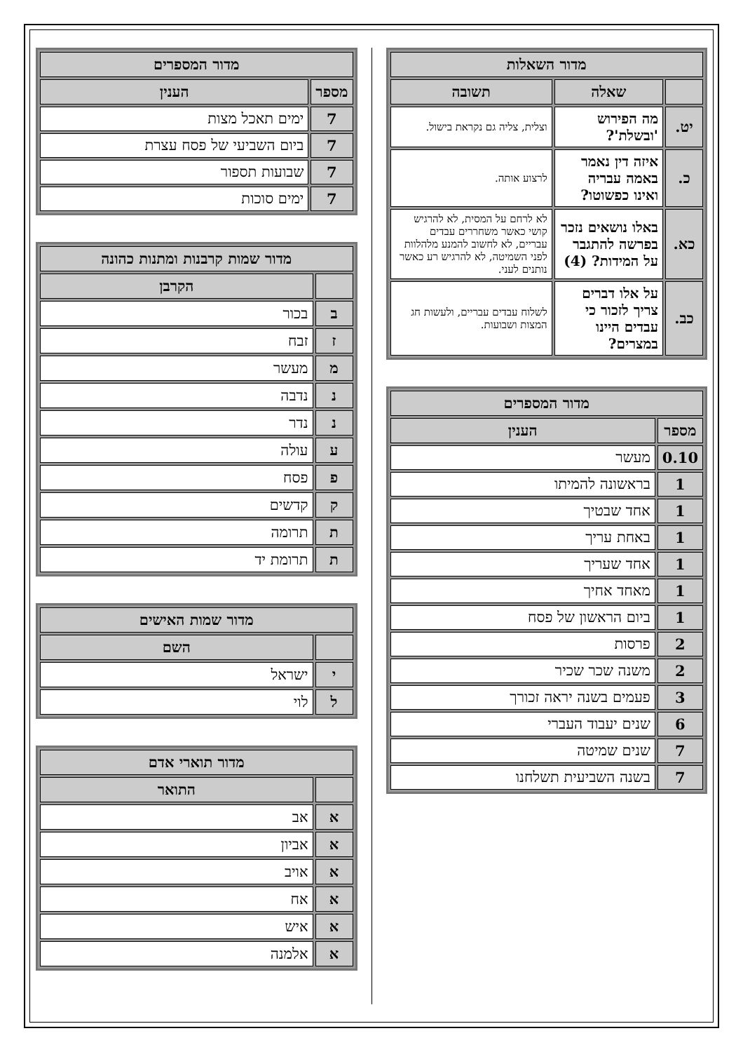| מדור השאלות | | |
| --- | --- | --- |
| | שאלה | תשובה |
| יט. | מה הפירוש 'ובשלת'? | וצלית, צליה גם נקראת בישול. |
| כ. | איזה דין נאמר באמה עבריה ואינו כפשוטו? | לרצוע אותה. |
| כא. | באלו נושאים נזכר בפרשה להתגבר על המידות? (4) | לא לרחם על המסית, לא להרגיש קושי כאשר משחררים עבדים עבריים, לא לחשוב להמנע מלהלוות לפני השמיטה, לא להרגיש רע כאשר נותנים לעני. |
| כב. | על אלו דברים צריך לזכור כי עבדים היינו במצרים? | לשלוח עבדים עבריים, ולעשות חג המצות ושבועות. |
| מדור המספרים | |
| --- | --- |
| מספר | הענין |
| 0.10 | מעשר |
| 1 | בראשונה להמיתו |
| 1 | אחד שבטיך |
| 1 | באחת עריך |
| 1 | אחד שעריך |
| 1 | מאחד אחיך |
| 1 | ביום הראשון של פסח |
| 2 | פרסות |
| 2 | משנה שכר שכיר |
| 3 | פעמים בשנה יראה זכורך |
| 6 | שנים יעבוד העברי |
| 7 | שנים שמיטה |
| 7 | בשנה השביעית תשלחנו |
| מדור המספרים | |
| --- | --- |
| מספר | הענין |
| 7 | ימים תאכל מצות |
| 7 | ביום השביעי של פסח עצרת |
| 7 | שבועות תספור |
| 7 | ימים סוכות |
| מדור שמות קרבנות ומתנות כהונה | |
| --- | --- |
| | הקרבן |
| ב | בכור |
| ז | זבח |
| מ | מעשר |
| נ | נדבה |
| נ | נדר |
| ע | עולה |
| פ | פסח |
| ק | קדשים |
| ת | תרומה |
| ת | תרומת יד |
| מדור שמות האישים | |
| --- | --- |
| | השם |
| י | ישראל |
| ל | לוי |
| מדור תוארי אדם | |
| --- | --- |
| | התואר |
| א | אב |
| א | אביון |
| א | אויב |
| א | אח |
| א | איש |
| א | אלמנה |